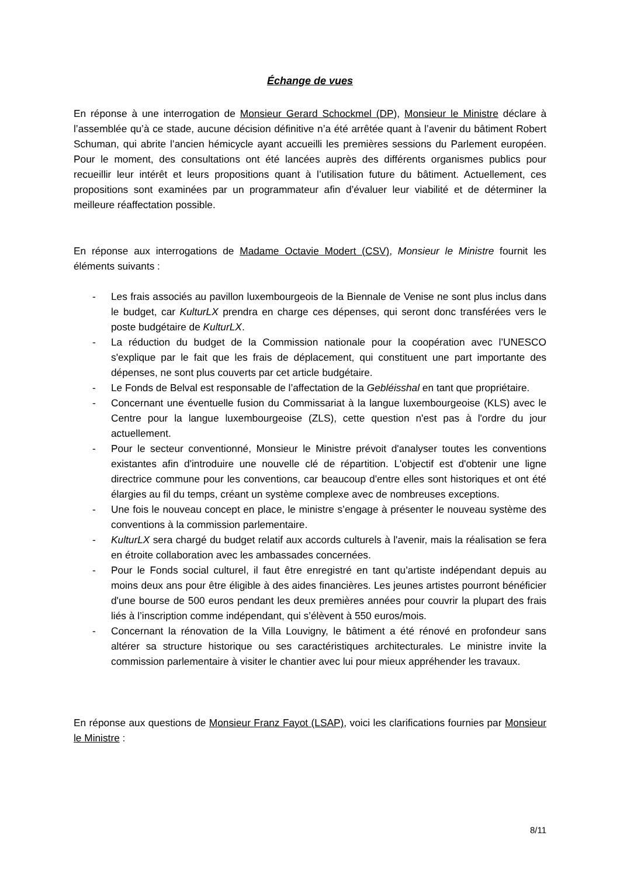Échange de vues
En réponse à une interrogation de Monsieur Gerard Schockmel (DP), Monsieur le Ministre déclare à l’assemblée qu’à ce stade, aucune décision définitive n’a été arrêtée quant à l’avenir du bâtiment Robert Schuman, qui abrite l’ancien hémicycle ayant accueilli les premières sessions du Parlement européen. Pour le moment, des consultations ont été lancées auprès des différents organismes publics pour recueillir leur intérêt et leurs propositions quant à l’utilisation future du bâtiment. Actuellement, ces propositions sont examinées par un programmateur afin d’évaluer leur viabilité et de déterminer la meilleure réaffectation possible.
En réponse aux interrogations de Madame Octavie Modert (CSV), Monsieur le Ministre fournit les éléments suivants :
- Les frais associés au pavillon luxembourgeois de la Biennale de Venise ne sont plus inclus dans le budget, car KulturLX prendra en charge ces dépenses, qui seront donc transférées vers le poste budgétaire de KulturLX.
- La réduction du budget de la Commission nationale pour la coopération avec l’UNESCO s'explique par le fait que les frais de déplacement, qui constituent une part importante des dépenses, ne sont plus couverts par cet article budgétaire.
- Le Fonds de Belval est responsable de l’affectation de la Gebléisshal en tant que propriétaire.
- Concernant une éventuelle fusion du Commissariat à la langue luxembourgeoise (KLS) avec le Centre pour la langue luxembourgeoise (ZLS), cette question n'est pas à l'ordre du jour actuellement.
- Pour le secteur conventionné, Monsieur le Ministre prévoit d'analyser toutes les conventions existantes afin d'introduire une nouvelle clé de répartition. L'objectif est d'obtenir une ligne directrice commune pour les conventions, car beaucoup d'entre elles sont historiques et ont été élargies au fil du temps, créant un système complexe avec de nombreuses exceptions.
- Une fois le nouveau concept en place, le ministre s’engage à présenter le nouveau système des conventions à la commission parlementaire.
- KulturLX sera chargé du budget relatif aux accords culturels à l'avenir, mais la réalisation se fera en étroite collaboration avec les ambassades concernées.
- Pour le Fonds social culturel, il faut être enregistré en tant qu’artiste indépendant depuis au moins deux ans pour être éligible à des aides financières. Les jeunes artistes pourront bénéficier d'une bourse de 500 euros pendant les deux premières années pour couvrir la plupart des frais liés à l’inscription comme indépendant, qui s’élèvent à 550 euros/mois.
- Concernant la rénovation de la Villa Louvigny, le bâtiment a été rénové en profondeur sans altérer sa structure historique ou ses caractéristiques architecturales. Le ministre invite la commission parlementaire à visiter le chantier avec lui pour mieux appréhender les travaux.
En réponse aux questions de Monsieur Franz Fayot (LSAP), voici les clarifications fournies par Monsieur le Ministre :
8/11